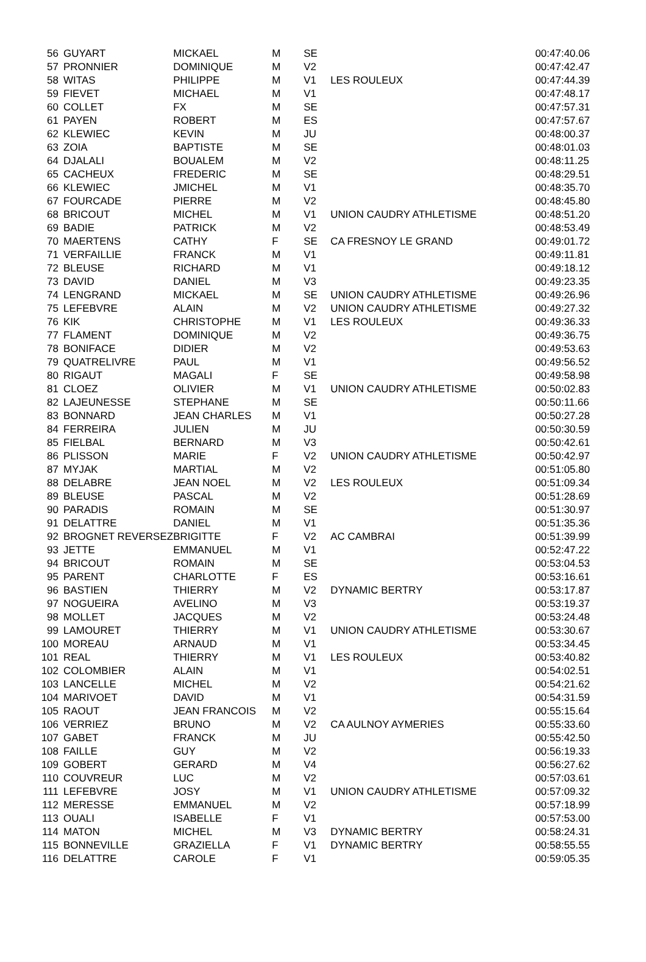| 56 | GUYART | MICKAEL | M | SE | | 00:47:40.06 |
| 57 | PRONNIER | DOMINIQUE | M | V2 | | 00:47:42.47 |
| 58 | WITAS | PHILIPPE | M | V1 | LES ROULEUX | 00:47:44.39 |
| 59 | FIEVET | MICHAEL | M | V1 | | 00:47:48.17 |
| 60 | COLLET | FX | M | SE | | 00:47:57.31 |
| 61 | PAYEN | ROBERT | M | ES | | 00:47:57.67 |
| 62 | KLEWIEC | KEVIN | M | JU | | 00:48:00.37 |
| 63 | ZOIA | BAPTISTE | M | SE | | 00:48:01.03 |
| 64 | DJALALI | BOUALEM | M | V2 | | 00:48:11.25 |
| 65 | CACHEUX | FREDERIC | M | SE | | 00:48:29.51 |
| 66 | KLEWIEC | JMICHEL | M | V1 | | 00:48:35.70 |
| 67 | FOURCADE | PIERRE | M | V2 | | 00:48:45.80 |
| 68 | BRICOUT | MICHEL | M | V1 | UNION CAUDRY ATHLETISME | 00:48:51.20 |
| 69 | BADIE | PATRICK | M | V2 | | 00:48:53.49 |
| 70 | MAERTENS | CATHY | F | SE | CA FRESNOY LE GRAND | 00:49:01.72 |
| 71 | VERFAILLIE | FRANCK | M | V1 | | 00:49:11.81 |
| 72 | BLEUSE | RICHARD | M | V1 | | 00:49:18.12 |
| 73 | DAVID | DANIEL | M | V3 | | 00:49:23.35 |
| 74 | LENGRAND | MICKAEL | M | SE | UNION CAUDRY ATHLETISME | 00:49:26.96 |
| 75 | LEFEBVRE | ALAIN | M | V2 | UNION CAUDRY ATHLETISME | 00:49:27.32 |
| 76 | KIK | CHRISTOPHE | M | V1 | LES ROULEUX | 00:49:36.33 |
| 77 | FLAMENT | DOMINIQUE | M | V2 | | 00:49:36.75 |
| 78 | BONIFACE | DIDIER | M | V2 | | 00:49:53.63 |
| 79 | QUATRELIVRE | PAUL | M | V1 | | 00:49:56.52 |
| 80 | RIGAUT | MAGALI | F | SE | | 00:49:58.98 |
| 81 | CLOEZ | OLIVIER | M | V1 | UNION CAUDRY ATHLETISME | 00:50:02.83 |
| 82 | LAJEUNESSE | STEPHANE | M | SE | | 00:50:11.66 |
| 83 | BONNARD | JEAN CHARLES | M | V1 | | 00:50:27.28 |
| 84 | FERREIRA | JULIEN | M | JU | | 00:50:30.59 |
| 85 | FIELBAL | BERNARD | M | V3 | | 00:50:42.61 |
| 86 | PLISSON | MARIE | F | V2 | UNION CAUDRY ATHLETISME | 00:50:42.97 |
| 87 | MYJAK | MARTIAL | M | V2 | | 00:51:05.80 |
| 88 | DELABRE | JEAN NOEL | M | V2 | LES ROULEUX | 00:51:09.34 |
| 89 | BLEUSE | PASCAL | M | V2 | | 00:51:28.69 |
| 90 | PARADIS | ROMAIN | M | SE | | 00:51:30.97 |
| 91 | DELATTRE | DANIEL | M | V1 | | 00:51:35.36 |
| 92 | BROGNET REVERSEZ | BRIGITTE | F | V2 | AC CAMBRAI | 00:51:39.99 |
| 93 | JETTE | EMMANUEL | M | V1 | | 00:52:47.22 |
| 94 | BRICOUT | ROMAIN | M | SE | | 00:53:04.53 |
| 95 | PARENT | CHARLOTTE | F | ES | | 00:53:16.61 |
| 96 | BASTIEN | THIERRY | M | V2 | DYNAMIC BERTRY | 00:53:17.87 |
| 97 | NOGUEIRA | AVELINO | M | V3 | | 00:53:19.37 |
| 98 | MOLLET | JACQUES | M | V2 | | 00:53:24.48 |
| 99 | LAMOURET | THIERRY | M | V1 | UNION CAUDRY ATHLETISME | 00:53:30.67 |
| 100 | MOREAU | ARNAUD | M | V1 | | 00:53:34.45 |
| 101 | REAL | THIERRY | M | V1 | LES ROULEUX | 00:53:40.82 |
| 102 | COLOMBIER | ALAIN | M | V1 | | 00:54:02.51 |
| 103 | LANCELLE | MICHEL | M | V2 | | 00:54:21.62 |
| 104 | MARIVOET | DAVID | M | V1 | | 00:54:31.59 |
| 105 | RAOUT | JEAN FRANCOIS | M | V2 | | 00:55:15.64 |
| 106 | VERRIEZ | BRUNO | M | V2 | CA AULNOY AYMERIES | 00:55:33.60 |
| 107 | GABET | FRANCK | M | JU | | 00:55:42.50 |
| 108 | FAILLE | GUY | M | V2 | | 00:56:19.33 |
| 109 | GOBERT | GERARD | M | V4 | | 00:56:27.62 |
| 110 | COUVREUR | LUC | M | V2 | | 00:57:03.61 |
| 111 | LEFEBVRE | JOSY | M | V1 | UNION CAUDRY ATHLETISME | 00:57:09.32 |
| 112 | MERESSE | EMMANUEL | M | V2 | | 00:57:18.99 |
| 113 | OUALI | ISABELLE | F | V1 | | 00:57:53.00 |
| 114 | MATON | MICHEL | M | V3 | DYNAMIC BERTRY | 00:58:24.31 |
| 115 | BONNEVILLE | GRAZIELLA | F | V1 | DYNAMIC BERTRY | 00:58:55.55 |
| 116 | DELATTRE | CAROLE | F | V1 | | 00:59:05.35 |